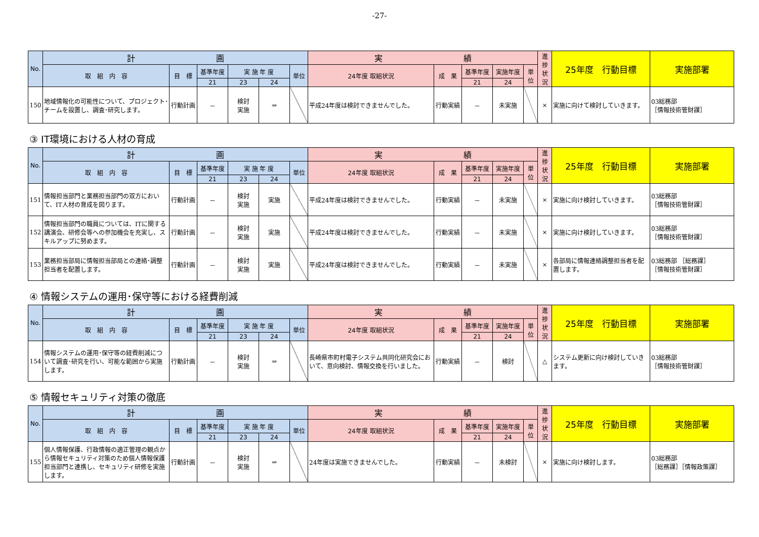-27-
| No. | 計 画 | | | | | | 実 績 | | | | | 進捗状況 | 25年度 行動目標 | 実施部署 |
| --- | --- | --- | --- | --- | --- | --- | --- | --- | --- | --- | --- | --- | --- | --- |
| | 取 組 内 容 | 目 標 | 基準年度 | 実 施 年 度 | | 単位 | 24年度 取組状況 | 成 果 | 基準年度 | 実施年度 | 単位 | | | |
| | | | 21 | 23 | 24 | | | | 21 | 24 | | | | |
| 150 | 地域情報化の可能性について、プロジェクト･チームを設置し、調査･研究します。 | 行動計画 | － | 検討 実施 | ⇒ | | 平成24年度は検討できませんでした。 | 行動実績 | － | 未実施 | | × | 実施に向けて検討していきます。 | 03総務部 ［情報技術管財課］ |
③ IT環境における人材の育成
| No. | 計 画 | | | | | | 実 績 | | | | | 進捗状況 | 25年度 行動目標 | 実施部署 |
| --- | --- | --- | --- | --- | --- | --- | --- | --- | --- | --- | --- | --- | --- | --- |
| | 取 組 内 容 | 目 標 | 基準年度 | 実 施 年 度 | | 単位 | 24年度 取組状況 | 成 果 | 基準年度 | 実施年度 | 単位 | | | |
| | | | 21 | 23 | 24 | | | | 21 | 24 | | | | |
| 151 | 情報担当部門と業務担当部門の双方において、IT人材の育成を図ります。 | 行動計画 | － | 検討 実施 | 実施 | | 平成24年度は検討できませんでした。 | 行動実績 | － | 未実施 | | × | 実施に向け検討していきます。 | 03総務部 ［情報技術管財課］ |
| 152 | 情報担当部門の職員については、ITに関する講演会、研修会等への参加機会を充実し、スキルアップに努めます。 | 行動計画 | － | 検討 実施 | 実施 | | 平成24年度は検討できませんでした。 | 行動実績 | － | 未実施 | | × | 実施に向け検討していきます。 | 03総務部 ［情報技術管財課］ |
| 153 | 業務担当部局に情報担当部局との連絡･調整担当者を配置します。 | 行動計画 | － | 検討 実施 | 実施 | | 平成24年度は検討できませんでした。 | 行動実績 | － | 未実施 | | × | 各部局に情報連絡調整担当者を配置します。 | 03総務部 ［総務課］ ［情報技術管財課］ |
④ 情報システムの運用･保守等における経費削減
| No. | 計 画 | | | | | | 実 績 | | | | | 進捗状況 | 25年度 行動目標 | 実施部署 |
| --- | --- | --- | --- | --- | --- | --- | --- | --- | --- | --- | --- | --- | --- | --- |
| | 取 組 内 容 | 目 標 | 基準年度 | 実 施 年 度 | | 単位 | 24年度 取組状況 | 成 果 | 基準年度 | 実施年度 | 単位 | | | |
| | | | 21 | 23 | 24 | | | | 21 | 24 | | | | |
| 154 | 情報システムの運用･保守等の経費削減について調査･研究を行い、可能な範囲から実施します。 | 行動計画 | － | 検討 実施 | ⇒ | | 長崎県市町村電子システム共同化研究会において、意向検討、情報交換を行いました。 | 行動実績 | － | 検討 | | △ | システム更新に向け検討していきます。 | 03総務部 ［情報技術管財課］ |
⑤ 情報セキュリティ対策の徹底
| No. | 計 画 | | | | | | 実 績 | | | | | 進捗状況 | 25年度 行動目標 | 実施部署 |
| --- | --- | --- | --- | --- | --- | --- | --- | --- | --- | --- | --- | --- | --- | --- |
| | 取 組 内 容 | 目 標 | 基準年度 | 実 施 年 度 | | 単位 | 24年度 取組状況 | 成 果 | 基準年度 | 実施年度 | 単位 | | | |
| | | | 21 | 23 | 24 | | | | 21 | 24 | | | | |
| 155 | 個人情報保護、行政情報の適正管理の観点から情報セキュリティ対策のため個人情報保護担当部門と連携し、セキュリティ研修を実施します。 | 行動計画 | － | 検討 実施 | ⇒ | | 24年度は実施できませんでした。 | 行動実績 | － | 未検討 | | × | 実施に向け検討します。 | 03総務部 ［総務課］［情報政策課］ |